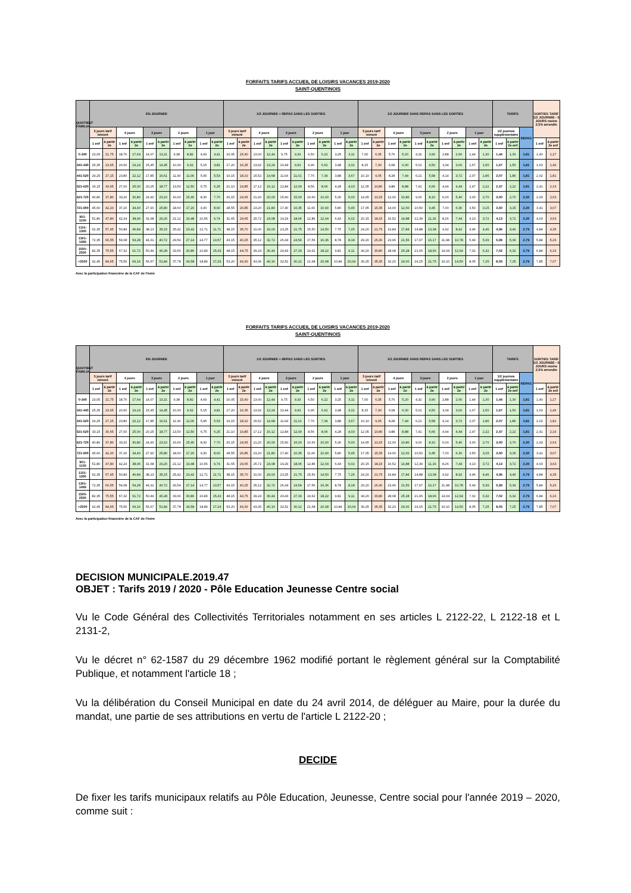FORFAITS TARIFS ACCUEIL DE LOISIRS VACANCES 2019-2020
SAINT-QUENTINOIS
| QUOTIENT FAMILIAL | EN JOURNEE | | | | | | | | | | 1/2 JOURNEE + REPAS SANS LES SORTIES | | | | | | | | | | 1/2 JOURNEE SANS REPAS SANS LES SORTIES | | | | | | | | | | TARIFS | | | SORTIES TARIF 1/2 JOURNEE - 5 JOURS moins 2,5% arrondis | |
| --- | --- | --- | --- | --- | --- | --- | --- | --- | --- | --- | --- | --- | --- | --- | --- | --- | --- | --- | --- | --- | --- | --- | --- | --- | --- | --- | --- | --- | --- | --- | --- | --- | --- | --- | --- |
| | 5 jours tarif minoré | | 4 jours | | 3 jours | | 2 jours | | 1 jour | | 5 jours tarif minoré | | 4 jours | | 3 jours | | 2 jours | | 1 jour | | 5 jours tarif minoré | | 4 jours | | 3 jours | | 2 jours | | 1 jour | | 1/2 journée supplémentaire | | REPAS | | |
| | 1 enf | à partir 2e | 1 enf | à partir 2e | 1 enf | à partir 2e | 1 enf | à partir 2e | 1 enf | à partir 2e | 1 enf | à partir 2e | 1 enf | à partir 2e | 1 enf | à partir 2e | 1 enf | à partir 2e | 1 enf | à partir 2e | 1 enf | à partir 2e | 1 enf | à partir 2e | 1 enf | à partir 2e | 1 enf | à partir 2e | 1 enf | à partir 2e | 1 enf | à partir 2e enf | | 1 enf | à partir 2e enf |
| 0-340 | 23,05 | 21,75 | 18,76 | 17,64 | 14,07 | 13,21 | 9,38 | 8,82 | 4,69 | 4,41 | 16,05 | 15,40 | 13,00 | 12,44 | 9,75 | 9,33 | 6,50 | 6,22 | 3,25 | 3,11 | 7,00 | 6,35 | 5,76 | 5,20 | 4,32 | 3,90 | 2,88 | 2,60 | 1,44 | 1,30 | 1,44 | 1,30 | 1,81 | 1,40 | 1,27 |
| 341-440 | 25,35 | 23,65 | 20,60 | 19,24 | 15,45 | 14,45 | 10,30 | 9,62 | 5,15 | 4,81 | 17,20 | 16,35 | 13,92 | 13,24 | 10,44 | 9,93 | 6,96 | 6,62 | 3,48 | 3,31 | 8,15 | 7,30 | 6,68 | 6,00 | 5,01 | 4,50 | 3,34 | 3,00 | 1,67 | 1,50 | 1,67 | 1,50 | 1,81 | 1,63 | 1,46 |
| 441-520 | 29,25 | 27,15 | 23,80 | 22,12 | 17,85 | 16,61 | 11,90 | 11,06 | 5,95 | 5,53 | 19,15 | 18,10 | 15,52 | 14,68 | 11,64 | 11,01 | 7,76 | 7,34 | 3,88 | 3,67 | 10,10 | 9,05 | 8,28 | 7,44 | 6,21 | 5,58 | 4,14 | 3,72 | 2,07 | 1,86 | 2,07 | 1,86 | 1,81 | 2,02 | 1,81 |
| 521-620 | 33,15 | 30,65 | 27,00 | 25,00 | 20,25 | 18,77 | 13,50 | 12,50 | 6,75 | 6,25 | 21,10 | 19,85 | 17,12 | 16,12 | 12,84 | 12,09 | 8,56 | 8,06 | 4,28 | 4,03 | 12,05 | 10,80 | 9,88 | 8,88 | 7,41 | 6,66 | 4,94 | 4,44 | 2,47 | 2,22 | 2,47 | 2,22 | 1,81 | 2,41 | 2,16 |
| 621-720 | 40,80 | 37,80 | 33,20 | 30,80 | 24,90 | 23,10 | 16,60 | 15,40 | 8,30 | 7,70 | 26,15 | 24,65 | 21,20 | 20,00 | 15,90 | 15,00 | 10,60 | 10,00 | 5,30 | 5,00 | 14,65 | 13,15 | 12,00 | 10,80 | 9,00 | 8,10 | 6,00 | 5,40 | 3,00 | 2,70 | 3,00 | 2,70 | 2,30 | 2,93 | 2,63 |
| 721-900 | 45,60 | 42,20 | 37,20 | 34,40 | 27,90 | 25,80 | 18,60 | 17,20 | 9,30 | 8,60 | 28,55 | 26,85 | 23,20 | 21,80 | 17,40 | 16,35 | 11,60 | 10,90 | 5,80 | 5,45 | 17,05 | 15,35 | 14,00 | 12,60 | 10,50 | 9,45 | 7,00 | 6,30 | 3,50 | 3,15 | 3,50 | 3,15 | 2,30 | 3,41 | 3,07 |
| 901-1100 | 51,80 | 47,80 | 42,24 | 38,96 | 31,68 | 29,20 | 21,12 | 19,48 | 10,56 | 9,74 | 31,65 | 29,65 | 25,72 | 24,08 | 19,29 | 18,06 | 12,86 | 12,04 | 6,43 | 6,02 | 20,15 | 18,15 | 16,52 | 14,88 | 12,39 | 11,16 | 8,26 | 7,44 | 4,13 | 3,72 | 4,13 | 3,72 | 2,30 | 4,03 | 3,63 |
| 1101-1300 | 62,35 | 57,45 | 50,84 | 46,84 | 38,13 | 35,15 | 25,42 | 23,42 | 12,71 | 11,71 | 38,15 | 35,70 | 31,00 | 29,00 | 23,25 | 21,75 | 15,50 | 14,50 | 7,75 | 7,25 | 24,20 | 21,75 | 19,84 | 17,84 | 14,88 | 13,38 | 9,92 | 8,92 | 4,96 | 4,46 | 4,96 | 4,46 | 2,79 | 4,84 | 4,35 |
| 1301-1499 | 72,35 | 66,55 | 59,08 | 54,28 | 44,31 | 40,72 | 29,54 | 27,14 | 14,77 | 13,57 | 43,15 | 40,25 | 35,12 | 32,72 | 26,34 | 24,54 | 17,56 | 16,36 | 8,78 | 8,18 | 29,20 | 26,30 | 23,96 | 21,56 | 17,97 | 16,17 | 11,98 | 10,78 | 5,99 | 5,39 | 5,99 | 5,39 | 2,79 | 5,84 | 5,26 |
| 1500-2500 | 82,35 | 75,55 | 67,32 | 61,72 | 50,49 | 46,28 | 33,66 | 30,86 | 16,83 | 15,43 | 48,15 | 44,75 | 39,24 | 36,44 | 29,43 | 27,33 | 19,62 | 18,22 | 9,81 | 9,11 | 34,20 | 30,80 | 28,08 | 25,28 | 21,06 | 18,96 | 14,04 | 12,64 | 7,02 | 6,32 | 7,02 | 6,32 | 2,79 | 6,84 | 6,16 |
| +2500 | 92,45 | 84,65 | 75,56 | 69,16 | 56,67 | 51,84 | 37,78 | 34,58 | 18,89 | 17,29 | 53,20 | 49,30 | 43,36 | 40,16 | 32,52 | 30,12 | 21,68 | 20,08 | 10,84 | 10,04 | 39,25 | 35,35 | 32,20 | 29,00 | 24,15 | 21,75 | 16,10 | 14,50 | 8,05 | 7,25 | 8,05 | 7,25 | 2,79 | 7,85 | 7,07 |
Avec la participation financière de la CAF de l'Isère
FORFAITS TARIFS ACCUEIL DE LOISIRS VACANCES 2019-2020
SAINT-QUENTINOIS
| QUOTIENT FAMILIAL | EN JOURNEE | | | | | | | | | | 1/2 JOURNEE + REPAS SANS LES SORTIES | | | | | | | | | | 1/2 JOURNEE SANS REPAS SANS LES SORTIES | | | | | | | | | | TARIFS | | | SORTIES TARIF 1/2 JOURNEE - 5 JOURS moins 2,5% arrondis | |
| --- | --- | --- | --- | --- | --- | --- | --- | --- | --- | --- | --- | --- | --- | --- | --- | --- | --- | --- | --- | --- | --- | --- | --- | --- | --- | --- | --- | --- | --- | --- | --- | --- | --- | --- | --- |
| | 5 jours tarif minoré | | 4 jours | | 3 jours | | 2 jours | | 1 jour | | 5 jours tarif minoré | | 4 jours | | 3 jours | | 2 jours | | 1 jour | | 5 jours tarif minoré | | 4 jours | | 3 jours | | 2 jours | | 1 jour | | 1/2 journée supplémentaire | | REPAS | | |
| | 1 enf | à partir 2e | 1 enf | à partir 2e | 1 enf | à partir 2e | 1 enf | à partir 2e | 1 enf | à partir 2e | 1 enf | à partir 2e | 1 enf | à partir 2e | 1 enf | à partir 2e | 1 enf | à partir 2e | 1 enf | à partir 2e | 1 enf | à partir 2e | 1 enf | à partir 2e | 1 enf | à partir 2e | 1 enf | à partir 2e | 1 enf | à partir 2e | 1 enf | à partir 2e enf | | 1 enf | à partir 2e enf |
| 0-340 | 23,05 | 21,75 | 18,76 | 17,64 | 14,07 | 13,21 | 9,38 | 8,82 | 4,69 | 4,41 | 16,05 | 15,40 | 13,00 | 12,44 | 9,75 | 9,33 | 6,50 | 6,22 | 3,25 | 3,11 | 7,00 | 6,35 | 5,76 | 5,20 | 4,32 | 3,90 | 2,88 | 2,60 | 1,44 | 1,30 | 1,44 | 1,30 | 1,81 | 1,40 | 1,27 |
| 341-440 | 25,35 | 23,65 | 20,60 | 19,24 | 15,45 | 14,45 | 10,30 | 9,62 | 5,15 | 4,81 | 17,20 | 16,35 | 13,92 | 13,24 | 10,44 | 9,93 | 6,96 | 6,62 | 3,48 | 3,31 | 8,15 | 7,30 | 6,68 | 6,00 | 5,01 | 4,50 | 3,34 | 3,00 | 1,67 | 1,50 | 1,67 | 1,50 | 1,81 | 1,63 | 1,46 |
| 441-520 | 29,25 | 27,15 | 23,80 | 22,12 | 17,85 | 16,61 | 11,90 | 11,06 | 5,95 | 5,53 | 19,15 | 18,10 | 15,52 | 14,68 | 11,64 | 11,01 | 7,76 | 7,34 | 3,88 | 3,67 | 10,10 | 9,05 | 8,28 | 7,44 | 6,21 | 5,58 | 4,14 | 3,72 | 2,07 | 1,86 | 2,07 | 1,86 | 1,81 | 2,02 | 1,81 |
| 521-620 | 33,15 | 30,65 | 27,00 | 25,00 | 20,25 | 18,77 | 13,50 | 12,50 | 6,75 | 6,25 | 21,10 | 19,85 | 17,12 | 16,12 | 12,84 | 12,09 | 8,56 | 8,06 | 4,28 | 4,03 | 12,05 | 10,80 | 9,88 | 8,88 | 7,41 | 6,66 | 4,94 | 4,44 | 2,47 | 2,22 | 2,47 | 2,22 | 1,81 | 2,41 | 2,16 |
| 621-720 | 40,80 | 37,80 | 33,20 | 30,80 | 24,90 | 23,10 | 16,60 | 15,40 | 8,30 | 7,70 | 26,15 | 24,65 | 21,20 | 20,00 | 15,90 | 15,00 | 10,60 | 10,00 | 5,30 | 5,00 | 14,65 | 13,15 | 12,00 | 10,80 | 9,00 | 8,10 | 6,00 | 5,40 | 3,00 | 2,70 | 3,00 | 2,70 | 2,30 | 2,93 | 2,63 |
| 721-900 | 45,60 | 42,20 | 37,20 | 34,40 | 27,90 | 25,80 | 18,60 | 17,20 | 9,30 | 8,60 | 28,55 | 26,85 | 23,20 | 21,80 | 17,40 | 16,35 | 11,60 | 10,90 | 5,80 | 5,45 | 17,05 | 15,35 | 14,00 | 12,60 | 10,50 | 9,45 | 7,00 | 6,30 | 3,50 | 3,15 | 3,50 | 3,15 | 2,30 | 3,41 | 3,07 |
| 901-1100 | 51,80 | 47,80 | 42,24 | 38,96 | 31,68 | 29,20 | 21,12 | 19,48 | 10,56 | 9,74 | 31,65 | 29,65 | 25,72 | 24,08 | 19,29 | 18,06 | 12,86 | 12,04 | 6,43 | 6,02 | 20,15 | 18,15 | 16,52 | 14,88 | 12,39 | 11,16 | 8,26 | 7,44 | 4,13 | 3,72 | 4,13 | 3,72 | 2,30 | 4,03 | 3,63 |
| 1101-1300 | 62,35 | 57,45 | 50,84 | 46,84 | 38,13 | 35,15 | 25,42 | 23,42 | 12,71 | 11,71 | 38,15 | 35,70 | 31,00 | 29,00 | 23,25 | 21,75 | 15,50 | 14,50 | 7,75 | 7,25 | 24,20 | 21,75 | 19,84 | 17,84 | 14,88 | 13,38 | 9,92 | 8,92 | 4,96 | 4,46 | 4,96 | 4,46 | 2,79 | 4,84 | 4,35 |
| 1301-1499 | 72,35 | 66,55 | 59,08 | 54,28 | 44,31 | 40,72 | 29,54 | 27,14 | 14,77 | 13,57 | 43,15 | 40,25 | 35,12 | 32,72 | 26,34 | 24,54 | 17,56 | 16,36 | 8,78 | 8,18 | 29,20 | 26,30 | 23,96 | 21,56 | 17,97 | 16,17 | 11,98 | 10,78 | 5,99 | 5,39 | 5,99 | 5,39 | 2,79 | 5,84 | 5,26 |
| 1500-2500 | 82,35 | 75,55 | 67,32 | 61,72 | 50,49 | 46,28 | 33,66 | 30,86 | 16,83 | 15,43 | 48,15 | 44,75 | 39,24 | 36,44 | 29,43 | 27,33 | 19,62 | 18,22 | 9,81 | 9,11 | 34,20 | 30,80 | 28,08 | 25,28 | 21,06 | 18,96 | 14,04 | 12,64 | 7,02 | 6,32 | 7,02 | 6,32 | 2,79 | 6,84 | 6,16 |
| +2500 | 92,45 | 84,65 | 75,56 | 69,16 | 56,67 | 51,84 | 37,78 | 34,58 | 18,89 | 17,29 | 53,20 | 49,30 | 43,36 | 40,16 | 32,52 | 30,12 | 21,68 | 20,08 | 10,84 | 10,04 | 39,25 | 35,35 | 32,20 | 29,00 | 24,15 | 21,75 | 16,10 | 14,50 | 8,05 | 7,25 | 8,05 | 7,25 | 2,79 | 7,85 | 7,07 |
Avec la participation financière de la CAF de l'Isère
DECISION MUNICIPALE.2019.47
OBJET : Tarifs 2019 / 2020 - Pôle Education Jeunesse Centre social
Vu le Code Général des Collectivités Territoriales notamment en ses articles L 2122-22, L 2122-18 et L 2131-2,
Vu le décret n° 62-1587 du 29 décembre 1962 modifié portant le règlement général sur la Comptabilité Publique, et notamment l'article 18 ;
Vu la délibération du Conseil Municipal en date du 24 avril 2014, de déléguer au Maire, pour la durée du mandat, une partie de ses attributions en vertu de l'article L 2122-20 ;
DECIDE
De fixer les tarifs municipaux relatifs au Pôle Education, Jeunesse, Centre social pour l'année 2019 – 2020, comme suit :